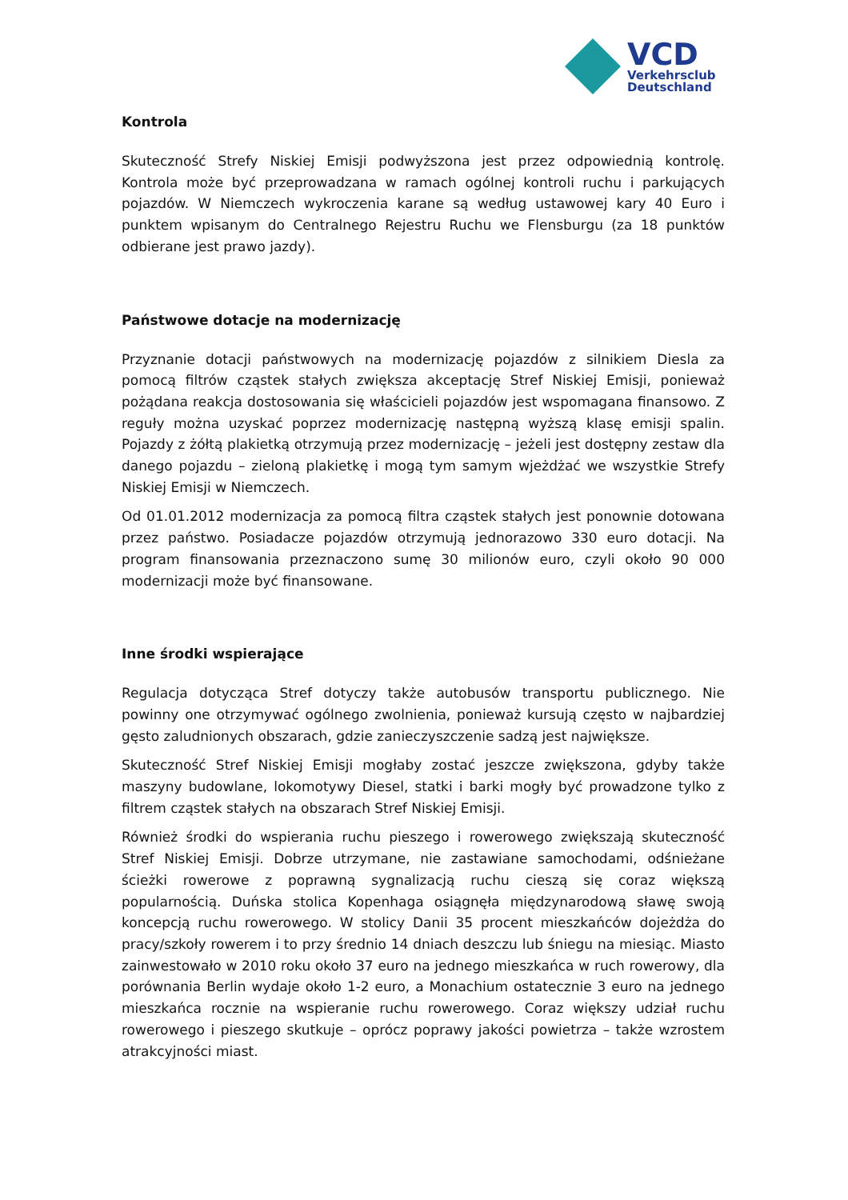VCD
Verkehrsclub
Deutschland
Kontrola
Skuteczność Strefy Niskiej Emisji podwyższona jest przez odpowiednią kontrolę. Kontrola może być przeprowadzana w ramach ogólnej kontroli ruchu i parkujących pojazdów. W Niemczech wykroczenia karane są według ustawowej kary 40 Euro i punktem wpisanym do Centralnego Rejestru Ruchu we Flensburgu (za 18 punktów odbierane jest prawo jazdy).
Państwowe dotacje na modernizację
Przyznanie dotacji państwowych na modernizację pojazdów z silnikiem Diesla za pomocą filtrów cząstek stałych zwiększa akceptację Stref Niskiej Emisji, ponieważ pożądana reakcja dostosowania się właścicieli pojazdów jest wspomagana finansowo. Z reguły można uzyskać poprzez modernizację następną wyższą klasę emisji spalin. Pojazdy z żółtą plakietką otrzymują przez modernizację – jeżeli jest dostępny zestaw dla danego pojazdu – zieloną plakietkę i mogą tym samym wjeżdżać we wszystkie Strefy Niskiej Emisji w Niemczech.
Od 01.01.2012 modernizacja za pomocą filtra cząstek stałych jest ponownie dotowana przez państwo. Posiadacze pojazdów otrzymują jednorazowo 330 euro dotacji. Na program finansowania przeznaczono sumę 30 milionów euro, czyli około 90 000 modernizacji może być finansowane.
Inne środki wspierające
Regulacja dotycząca Stref dotyczy także autobusów transportu publicznego. Nie powinny one otrzymywać ogólnego zwolnienia, ponieważ kursują często w najbardziej gęsto zaludnionych obszarach, gdzie zanieczyszczenie sadzą jest największe.
Skuteczność Stref Niskiej Emisji mogłaby zostać jeszcze zwiększona, gdyby także maszyny budowlane, lokomotywy Diesel, statki i barki mogły być prowadzone tylko z filtrem cząstek stałych na obszarach Stref Niskiej Emisji.
Również środki do wspierania ruchu pieszego i rowerowego zwiększają skuteczność Stref Niskiej Emisji. Dobrze utrzymane, nie zastawiane samochodami, odśnieżane ścieżki rowerowe z poprawną sygnalizacją ruchu cieszą się coraz większą popularnością. Duńska stolica Kopenhaga osiągnęła międzynarodową sławę swoją koncepcją ruchu rowerowego. W stolicy Danii 35 procent mieszkańców dojeżdża do pracy/szkoły rowerem i to przy średnio 14 dniach deszczu lub śniegu na miesiąc. Miasto zainwestowało w 2010 roku około 37 euro na jednego mieszkańca w ruch rowerowy, dla porównania Berlin wydaje około 1-2 euro, a Monachium ostatecznie 3 euro na jednego mieszkańca rocznie na wspieranie ruchu rowerowego. Coraz większy udział ruchu rowerowego i pieszego skutkuje – oprócz poprawy jakości powietrza – także wzrostem atrakcyjności miast.